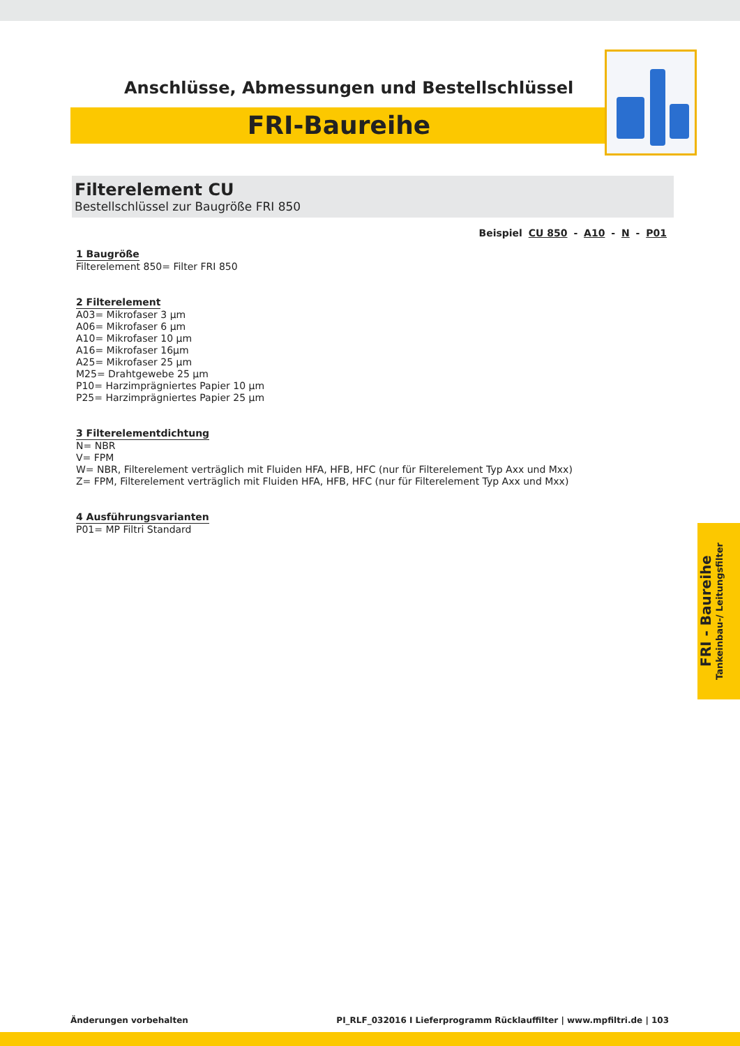Anschlüsse, Abmessungen und Bestellschlüssel
FRI-Baureihe
Filterelement CU
Bestellschlüssel zur Baugröße FRI 850
Beispiel CU 850 - A10 - N - P01
1 Baugröße
Filterelement 850= Filter FRI 850
2 Filterelement
A03= Mikrofaser 3 µm
A06= Mikrofaser 6 µm
A10= Mikrofaser 10 µm
A16= Mikrofaser 16µm
A25= Mikrofaser 25 µm
M25= Drahtgewebe 25 µm
P10= Harzimprägniertes Papier 10 µm
P25= Harzimprägniertes Papier 25 µm
3 Filterelementdichtung
N= NBR
V= FPM
W= NBR, Filterelement verträglich mit Fluiden HFA, HFB, HFC (nur für Filterelement Typ Axx und Mxx)
Z= FPM, Filterelement verträglich mit Fluiden HFA, HFB, HFC (nur für Filterelement Typ Axx und Mxx)
4 Ausführungsvarianten
P01= MP Filtri Standard
FRI - Baureihe
Tankeinbau-/ Leitungsfilter
Änderungen vorbehalten PI_RLF_032016 I Lieferprogramm Rücklauffilter | www.mpfiltri.de | 103